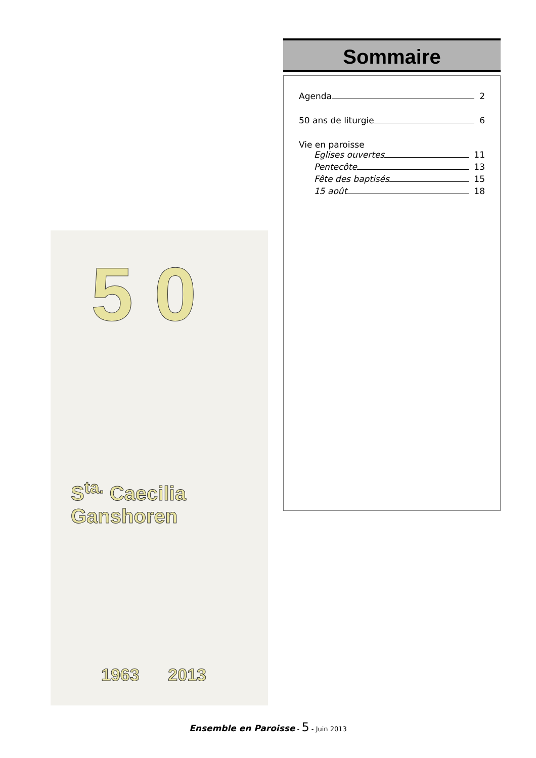5 0
S<sup>ta.</sup> Caecilia
Ganshoren
1963 2013
Sommaire
Agenda 2
50 ans de liturgie 6
Vie en paroisse
Eglises ouvertes 11
Pentecôte 13
Fête des baptisés 15
15 août 18
Ensemble en Paroisse - 5 - Juin 2013